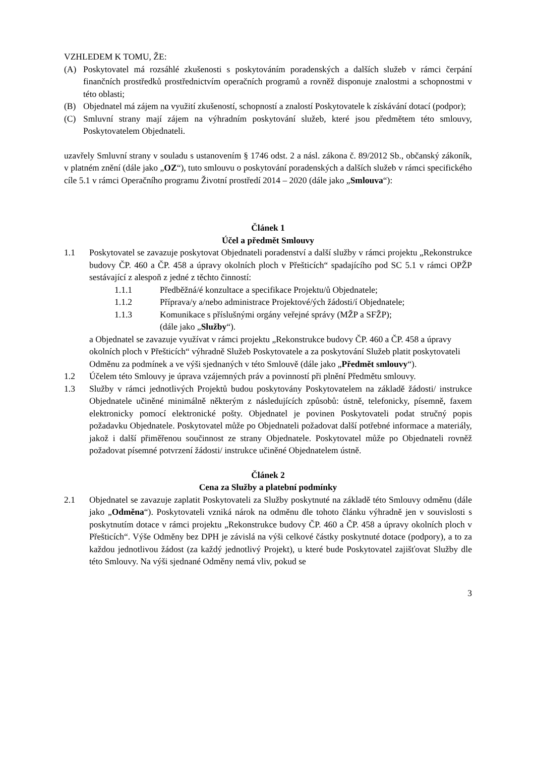VZHLEDEM K TOMU, ŽE:
(A) Poskytovatel má rozsáhlé zkušenosti s poskytováním poradenských a dalších služeb v rámci čerpání finančních prostředků prostřednictvím operačních programů a rovněž disponuje znalostmi a schopnostmi v této oblasti;
(B) Objednatel má zájem na využití zkušeností, schopností a znalostí Poskytovatele k získávání dotací (podpor);
(C) Smluvní strany mají zájem na výhradním poskytování služeb, které jsou předmětem této smlouvy, Poskytovatelem Objednateli.
uzavřely Smluvní strany v souladu s ustanovením § 1746 odst. 2 a násl. zákona č. 89/2012 Sb., občanský zákoník, v platném znění (dále jako „OZ“), tuto smlouvu o poskytování poradenských a dalších služeb v rámci specifického cíle 5.1 v rámci Operačního programu Životní prostředí 2014 – 2020 (dále jako „Smlouva“):
Článek 1
Účel a předmět Smlouvy
1.1 Poskytovatel se zavazuje poskytovat Objednateli poradenství a další služby v rámci projektu „Rekonstrukce budovy ČP. 460 a ČP. 458 a úpravy okolních ploch v Přešticích“ spadajícího pod SC 5.1 v rámci OPŽP sestávající z alespoň z jedné z těchto činností:
1.1.1 Předběžná/é konzultace a specifikace Projektu/ů Objednatele;
1.1.2 Příprava/y a/nebo administrace Projektové/ých žádosti/í Objednatele;
1.1.3 Komunikace s příslušnými orgány veřejné správy (MŽP a SFŽP);
(dále jako „Služby“).
a Objednatel se zavazuje využívat v rámci projektu „Rekonstrukce budovy ČP. 460 a ČP. 458 a úpravy okolních ploch v Přešticích“ výhradně Služeb Poskytovatele a za poskytování Služeb platit poskytovateli Odměnu za podmínek a ve výši sjednaných v této Smlouvě (dále jako „Předmět smlouvy“).
1.2 Účelem této Smlouvy je úprava vzájemných práv a povinností při plnění Předmětu smlouvy.
1.3 Služby v rámci jednotlivých Projektů budou poskytovány Poskytovatelem na základě žádosti/ instrukce Objednatele učiněné minimálně některým z následujících způsobů: ústně, telefonicky, písemně, faxem elektronicky pomocí elektronické pošty. Objednatel je povinen Poskytovateli podat stručný popis požadavku Objednatele. Poskytovatel může po Objednateli požadovat další potřebné informace a materiály, jakož i další přiměřenou součinnost ze strany Objednatele. Poskytovatel může po Objednateli rovněž požadovat písemné potvrzení žádosti/ instrukce učiněné Objednatelem ústně.
Článek 2
Cena za Služby a platební podmínky
2.1 Objednatel se zavazuje zaplatit Poskytovateli za Služby poskytnuté na základě této Smlouvy odměnu (dále jako „Odměna“). Poskytovateli vzniká nárok na odměnu dle tohoto článku výhradně jen v souvislosti s poskytnutím dotace v rámci projektu „Rekonstrukce budovy ČP. 460 a ČP. 458 a úpravy okolních ploch v Přešticích“. Výše Odměny bez DPH je závislá na výši celkové částky poskytnuté dotace (podpory), a to za každou jednotlivou žádost (za každý jednotlivý Projekt), u které bude Poskytovatel zajišťovat Služby dle této Smlouvy. Na výši sjednané Odměny nemá vliv, pokud se
3